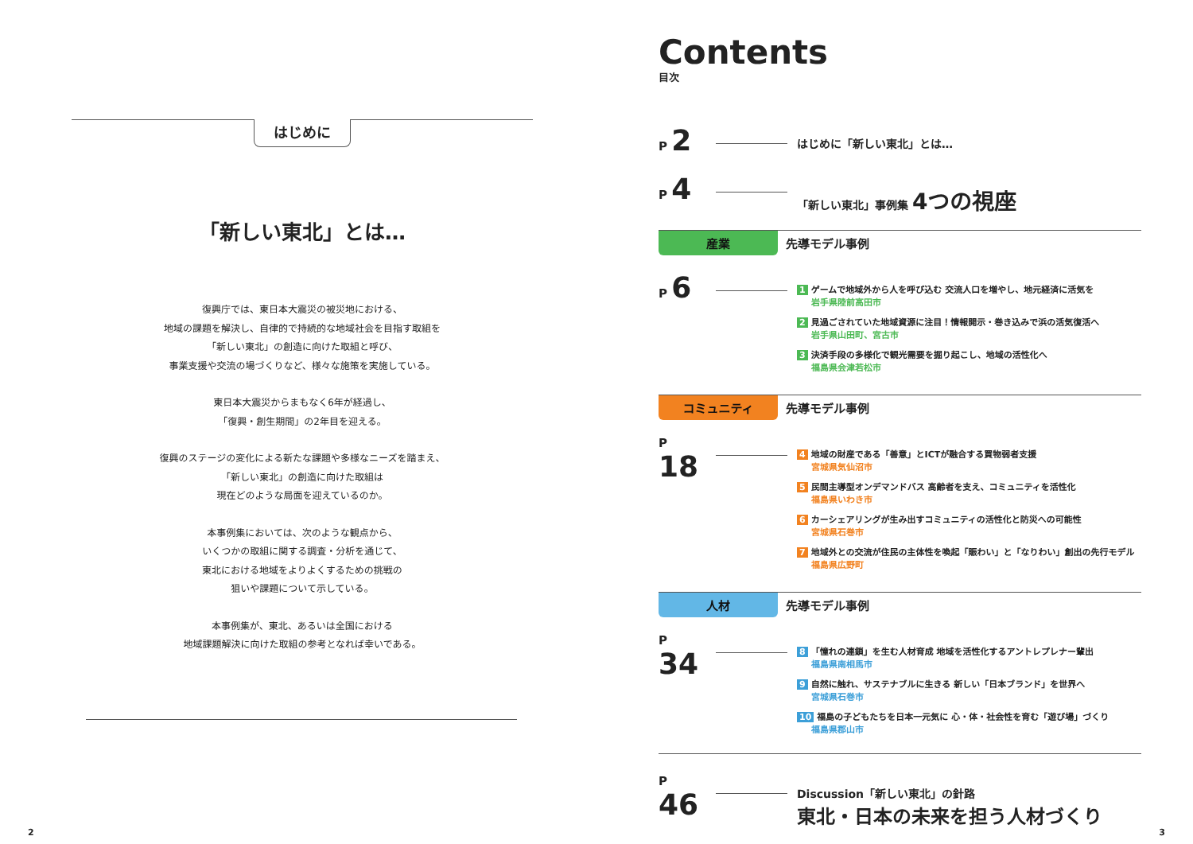はじめに
「新しい東北」とは…
復興庁では、東日本大震災の被災地における、
地域の課題を解決し、自律的で持続的な地域社会を目指す取組を
「新しい東北」の創造に向けた取組と呼び、
事業支援や交流の場づくりなど、様々な施策を実施している。
東日本大震災からまもなく6年が経過し、
「復興・創生期間」の2年目を迎える。
復興のステージの変化による新たな課題や多様なニーズを踏まえ、
「新しい東北」の創造に向けた取組は
現在どのような局面を迎えているのか。
本事例集においては、次のような観点から、
いくつかの取組に関する調査・分析を通じて、
東北における地域をよりよくするための挑戦の
狙いや課題について示している。
本事例集が、東北、あるいは全国における
地域課題解決に向けた取組の参考となれば幸いである。
Contents
目次
P 2
はじめに「新しい東北」とは…
P 4
「新しい東北」事例集 4つの視座
産業 先導モデル事例
P 6
1 ゲームで地域外から人を呼び込む 交流人口を増やし、地元経済に活気を
岩手県陸前高田市
2 見過ごされていた地域資源に注目！情報開示・巻き込みで浜の活気復活へ
岩手県山田町、宮古市
3 決済手段の多様化で観光需要を掘り起こし、地域の活性化へ
福島県会津若松市
コミュニティ 先導モデル事例
P 18
4 地域の財産である「善意」とICTが融合する買物弱者支援
宮城県気仙沼市
5 民間主導型オンデマンドバス 高齢者を支え、コミュニティを活性化
福島県いわき市
6 カーシェアリングが生み出すコミュニティの活性化と防災への可能性
宮城県石巻市
7 地域外との交流が住民の主体性を喚起「賑わい」と「なりわい」創出の先行モデル
福島県広野町
人材 先導モデル事例
P 34
8 「憧れの連鎖」を生む人材育成 地域を活性化するアントレプレナー輩出
福島県南相馬市
9 自然に触れ、サステナブルに生きる 新しい「日本ブランド」を世界へ
宮城県石巻市
10 福島の子どもたちを日本一元気に 心・体・社会性を育む「遊び場」づくり
福島県郡山市
P 46
Discussion「新しい東北」の針路
東北・日本の未来を担う人材づくり
2 3